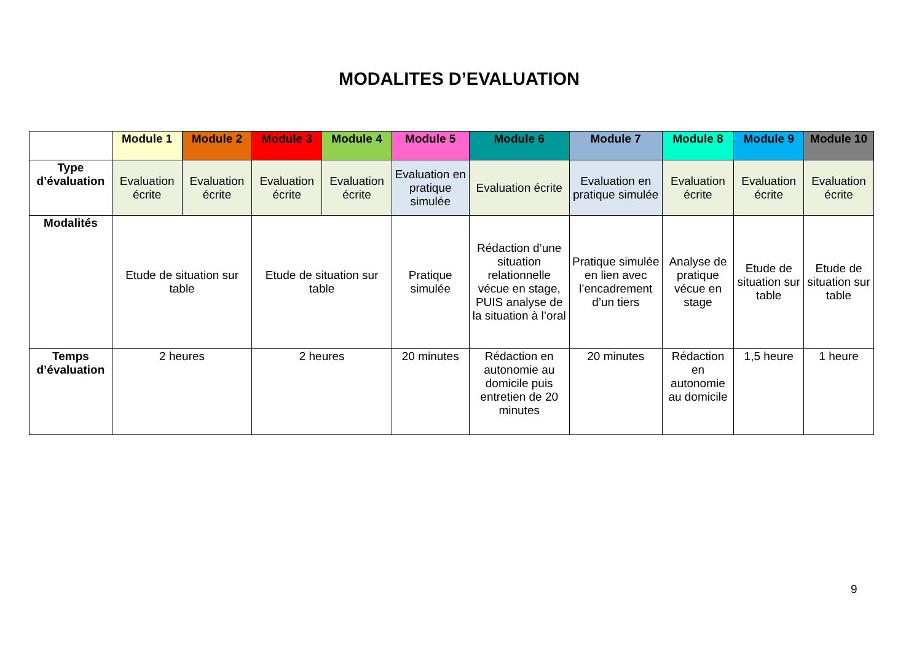MODALITES D’EVALUATION
| | Module 1 | Module 2 | Module 3 | Module 4 | Module 5 | Module 6 | Module 7 | Module 8 | Module 9 | Module 10 |
| --- | --- | --- | --- | --- | --- | --- | --- | --- | --- | --- |
| Type d’évaluation | Evaluation écrite | Evaluation écrite | Evaluation écrite | Evaluation écrite | Evaluation en pratique simulée | Evaluation écrite | Evaluation en pratique simulée | Evaluation écrite | Evaluation écrite | Evaluation écrite |
| Modalités | Etude de situation sur table | | Etude de situation sur table | | Pratique simulée | Rédaction d’une situation relationnelle vécue en stage, PUIS analyse de la situation à l’oral | Pratique simulée en lien avec l’encadrement d’un tiers | Analyse de pratique vécue en stage | Etude de situation sur table | Etude de situation sur table |
| Temps d’évaluation | 2 heures | | 2 heures | | 20 minutes | Rédaction en autonomie au domicile puis entretien de 20 minutes | 20 minutes | Rédaction en autonomie au domicile | 1,5 heure | 1 heure |
9